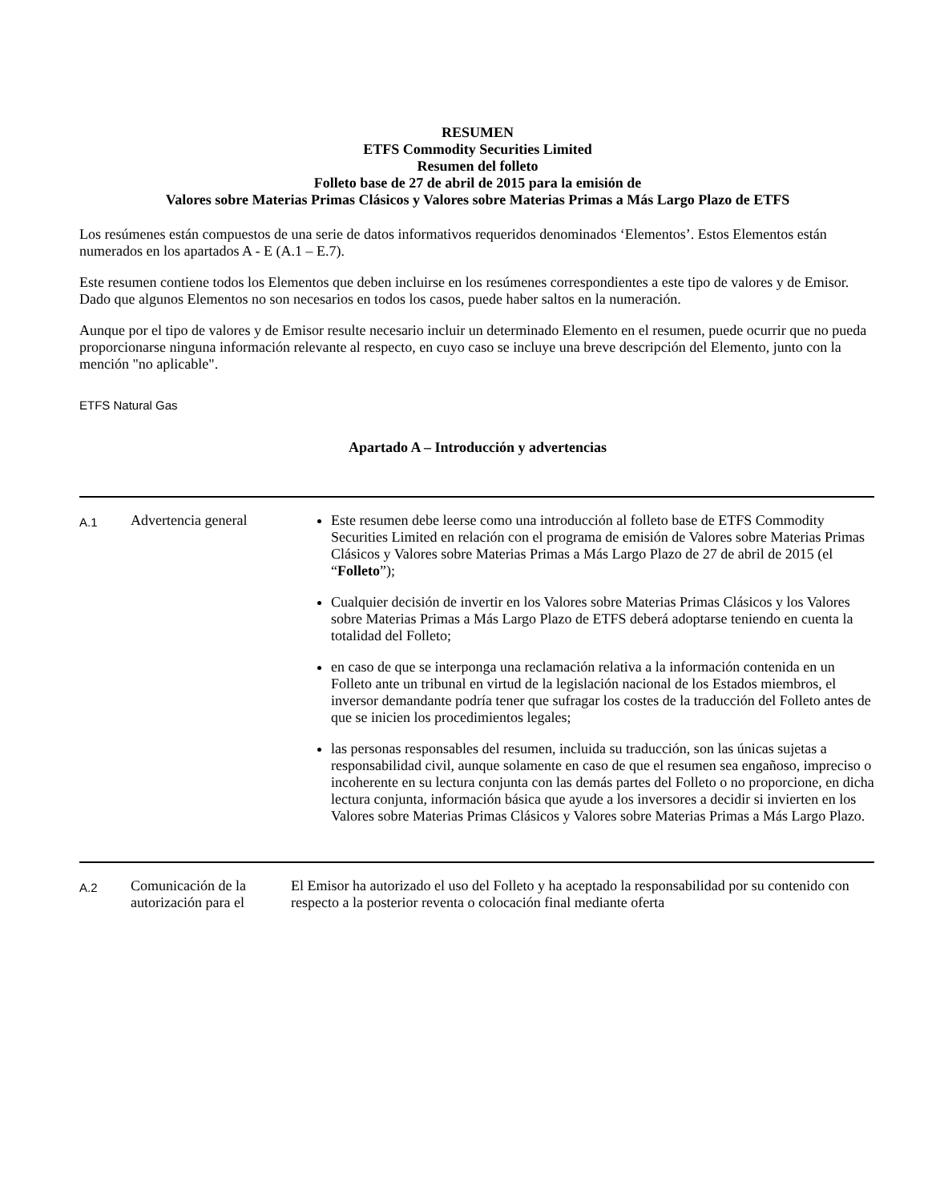RESUMEN
ETFS Commodity Securities Limited
Resumen del folleto
Folleto base de 27 de abril de 2015 para la emisión de
Valores sobre Materias Primas Clásicos y Valores sobre Materias Primas a Más Largo Plazo de ETFS
Los resúmenes están compuestos de una serie de datos informativos requeridos denominados ‘Elementos’. Estos Elementos están numerados en los apartados A - E (A.1 – E.7).
Este resumen contiene todos los Elementos que deben incluirse en los resúmenes correspondientes a este tipo de valores y de Emisor. Dado que algunos Elementos no son necesarios en todos los casos, puede haber saltos en la numeración.
Aunque por el tipo de valores y de Emisor resulte necesario incluir un determinado Elemento en el resumen, puede ocurrir que no pueda proporcionarse ninguna información relevante al respecto, en cuyo caso se incluye una breve descripción del Elemento, junto con la mención "no aplicable".
ETFS Natural Gas
Apartado A – Introducción y advertencias
| A.1 | Advertencia general | Este resumen debe leerse como una introducción al folleto base de ETFS Commodity Securities Limited en relación con el programa de emisión de Valores sobre Materias Primas Clásicos y Valores sobre Materias Primas a Más Largo Plazo de 27 de abril de 2015 (el “ Folleto ”); Cualquier decisión de invertir en los Valores sobre Materias Primas Clásicos y los Valores sobre Materias Primas a Más Largo Plazo de ETFS deberá adoptarse teniendo en cuenta la totalidad del Folleto; en caso de que se interponga una reclamación relativa a la información contenida en un Folleto ante un tribunal en virtud de la legislación nacional de los Estados miembros, el inversor demandante podría tener que sufragar los costes de la traducción del Folleto antes de que se inicien los procedimientos legales; las personas responsables del resumen, incluida su traducción, son las únicas sujetas a responsabilidad civil, aunque solamente en caso de que el resumen sea engañoso, impreciso o incoherente en su lectura conjunta con las demás partes del Folleto o no proporcione, en dicha lectura conjunta, información básica que ayude a los inversores a decidir si invierten en los Valores sobre Materias Primas Clásicos y Valores sobre Materias Primas a Más Largo Plazo. |
| A.2 | Comunicación de la autorización para el | El Emisor ha autorizado el uso del Folleto y ha aceptado la responsabilidad por su contenido con respecto a la posterior reventa o colocación final mediante oferta |